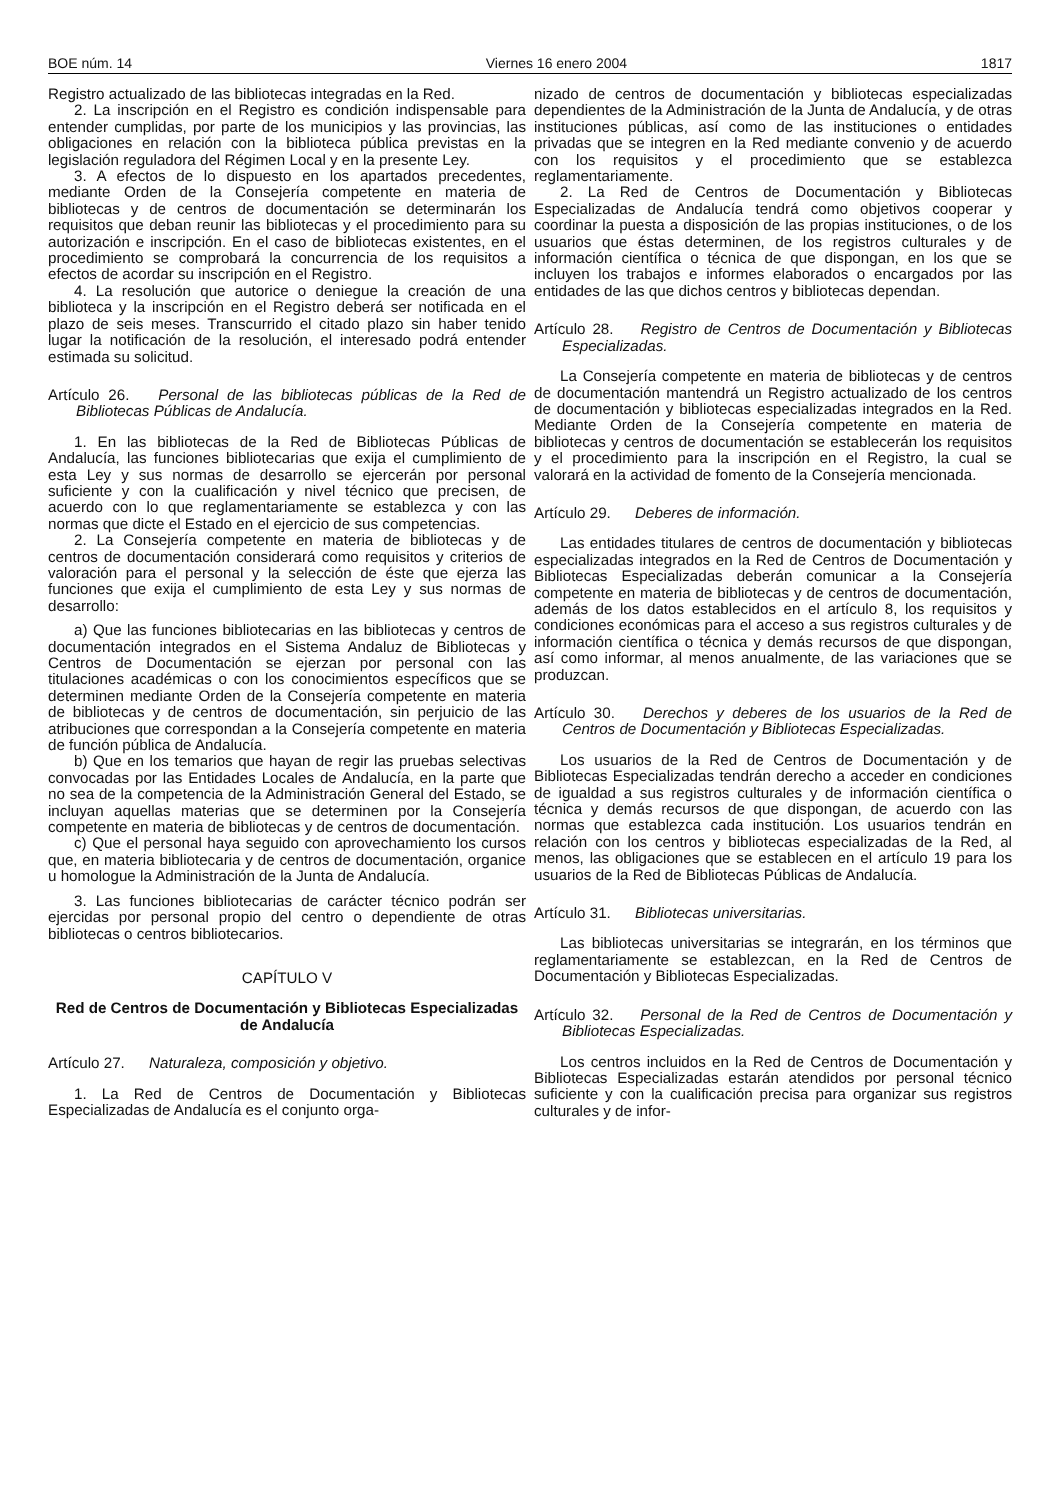BOE núm. 14 Viernes 16 enero 2004 1817
Registro actualizado de las bibliotecas integradas en la Red.
2. La inscripción en el Registro es condición indispensable para entender cumplidas, por parte de los municipios y las provincias, las obligaciones en relación con la biblioteca pública previstas en la legislación reguladora del Régimen Local y en la presente Ley.
3. A efectos de lo dispuesto en los apartados precedentes, mediante Orden de la Consejería competente en materia de bibliotecas y de centros de documentación se determinarán los requisitos que deban reunir las bibliotecas y el procedimiento para su autorización e inscripción. En el caso de bibliotecas existentes, en el procedimiento se comprobará la concurrencia de los requisitos a efectos de acordar su inscripción en el Registro.
4. La resolución que autorice o deniegue la creación de una biblioteca y la inscripción en el Registro deberá ser notificada en el plazo de seis meses. Transcurrido el citado plazo sin haber tenido lugar la notificación de la resolución, el interesado podrá entender estimada su solicitud.
Artículo 26. Personal de las bibliotecas públicas de la Red de Bibliotecas Públicas de Andalucía.
1. En las bibliotecas de la Red de Bibliotecas Públicas de Andalucía, las funciones bibliotecarias que exija el cumplimiento de esta Ley y sus normas de desarrollo se ejercerán por personal suficiente y con la cualificación y nivel técnico que precisen, de acuerdo con lo que reglamentariamente se establezca y con las normas que dicte el Estado en el ejercicio de sus competencias.
2. La Consejería competente en materia de bibliotecas y de centros de documentación considerará como requisitos y criterios de valoración para el personal y la selección de éste que ejerza las funciones que exija el cumplimiento de esta Ley y sus normas de desarrollo:
a) Que las funciones bibliotecarias en las bibliotecas y centros de documentación integrados en el Sistema Andaluz de Bibliotecas y Centros de Documentación se ejerzan por personal con las titulaciones académicas o con los conocimientos específicos que se determinen mediante Orden de la Consejería competente en materia de bibliotecas y de centros de documentación, sin perjuicio de las atribuciones que correspondan a la Consejería competente en materia de función pública de Andalucía.
b) Que en los temarios que hayan de regir las pruebas selectivas convocadas por las Entidades Locales de Andalucía, en la parte que no sea de la competencia de la Administración General del Estado, se incluyan aquellas materias que se determinen por la Consejería competente en materia de bibliotecas y de centros de documentación.
c) Que el personal haya seguido con aprovechamiento los cursos que, en materia bibliotecaria y de centros de documentación, organice u homologue la Administración de la Junta de Andalucía.
3. Las funciones bibliotecarias de carácter técnico podrán ser ejercidas por personal propio del centro o dependiente de otras bibliotecas o centros bibliotecarios.
CAPÍTULO V
Red de Centros de Documentación y Bibliotecas Especializadas de Andalucía
Artículo 27. Naturaleza, composición y objetivo.
1. La Red de Centros de Documentación y Bibliotecas Especializadas de Andalucía es el conjunto orga-
nizado de centros de documentación y bibliotecas especializadas dependientes de la Administración de la Junta de Andalucía, y de otras instituciones públicas, así como de las instituciones o entidades privadas que se integren en la Red mediante convenio y de acuerdo con los requisitos y el procedimiento que se establezca reglamentariamente.
2. La Red de Centros de Documentación y Bibliotecas Especializadas de Andalucía tendrá como objetivos cooperar y coordinar la puesta a disposición de las propias instituciones, o de los usuarios que éstas determinen, de los registros culturales y de información científica o técnica de que dispongan, en los que se incluyen los trabajos e informes elaborados o encargados por las entidades de las que dichos centros y bibliotecas dependan.
Artículo 28. Registro de Centros de Documentación y Bibliotecas Especializadas.
La Consejería competente en materia de bibliotecas y de centros de documentación mantendrá un Registro actualizado de los centros de documentación y bibliotecas especializadas integrados en la Red. Mediante Orden de la Consejería competente en materia de bibliotecas y centros de documentación se establecerán los requisitos y el procedimiento para la inscripción en el Registro, la cual se valorará en la actividad de fomento de la Consejería mencionada.
Artículo 29. Deberes de información.
Las entidades titulares de centros de documentación y bibliotecas especializadas integrados en la Red de Centros de Documentación y Bibliotecas Especializadas deberán comunicar a la Consejería competente en materia de bibliotecas y de centros de documentación, además de los datos establecidos en el artículo 8, los requisitos y condiciones económicas para el acceso a sus registros culturales y de información científica o técnica y demás recursos de que dispongan, así como informar, al menos anualmente, de las variaciones que se produzcan.
Artículo 30. Derechos y deberes de los usuarios de la Red de Centros de Documentación y Bibliotecas Especializadas.
Los usuarios de la Red de Centros de Documentación y de Bibliotecas Especializadas tendrán derecho a acceder en condiciones de igualdad a sus registros culturales y de información científica o técnica y demás recursos de que dispongan, de acuerdo con las normas que establezca cada institución. Los usuarios tendrán en relación con los centros y bibliotecas especializadas de la Red, al menos, las obligaciones que se establecen en el artículo 19 para los usuarios de la Red de Bibliotecas Públicas de Andalucía.
Artículo 31. Bibliotecas universitarias.
Las bibliotecas universitarias se integrarán, en los términos que reglamentariamente se establezcan, en la Red de Centros de Documentación y Bibliotecas Especializadas.
Artículo 32. Personal de la Red de Centros de Documentación y Bibliotecas Especializadas.
Los centros incluidos en la Red de Centros de Documentación y Bibliotecas Especializadas estarán atendidos por personal técnico suficiente y con la cualificación precisa para organizar sus registros culturales y de infor-